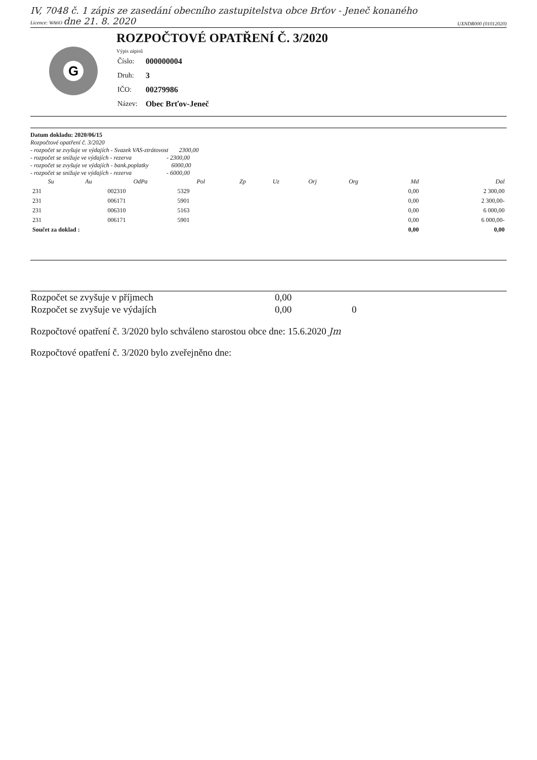IV, 7048 č. 1 zápis ze zasedání obecního zastupitelstva obce Brťov - Jeneč konaného
Licence: WA6O dne 21. 8. 2020 UXNDR000 (01012020)
G
ROZPOČTOVÉ OPATŘENÍ Č. 3/2020
Výpis zápisů
| Číslo: | 000000004 |
| Druh: | 3 |
| IČO: | 00279986 |
| Název: | Obec Brťov-Jeneč |
Datum dokladu: 2020/06/15
Rozpočtové opatření č. 3/2020
- rozpočet se zvyšuje ve výdajích - Svazek VAS-ztrátovost 2300,00
- rozpočet se snižuje ve výdajích - rezerva - 2300,00
- rozpočet se zvyšuje ve výdajích - bank.poplatky 6000,00
- rozpočet se snižuje ve výdajích - rezerva - 6000,00
| Su | Au | OdPa | Pol | Zp | Uz | Orj | Org | Md | Dal |
| --- | --- | --- | --- | --- | --- | --- | --- | --- | --- |
| 231 | | 002310 | 5329 | | | | | 0,00 | 2 300,00 |
| 231 | | 006171 | 5901 | | | | | 0,00 | 2 300,00- |
| 231 | | 006310 | 5163 | | | | | 0,00 | 6 000,00 |
| 231 | | 006171 | 5901 | | | | | 0,00 | 6 000,00- |
| Součet za doklad : | | | | | | | | 0,00 | 0,00 |
| Rozpočet se zvyšuje v příjmech | 0,00 | |
| Rozpočet se zvyšuje ve výdajích | 0,00 | 0 |
Rozpočtové opatření č. 3/2020 bylo schváleno starostou obce dne: 15.6.2020 Jm
Rozpočtové opatření č. 3/2020 bylo zveřejněno dne: